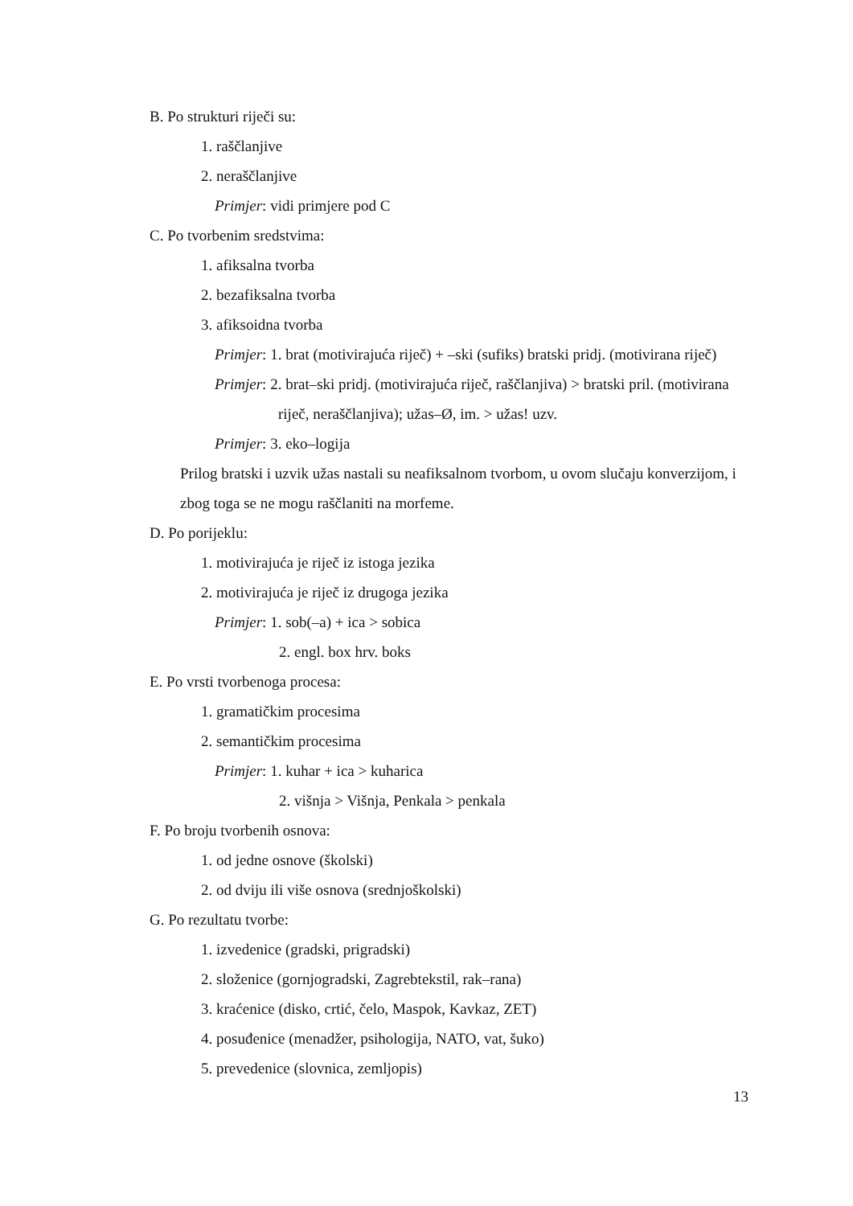B. Po strukturi riječi su:
1. raščlanjive
2. neraščlanjive
Primjer: vidi primjere pod C
C. Po tvorbenim sredstvima:
1. afiksalna tvorba
2. bezafiksalna tvorba
3. afiksoidna tvorba
Primjer: 1. brat (motivirajuća riječ) + –ski (sufiks) bratski pridj. (motivirana riječ)
Primjer: 2. brat–ski pridj. (motivirajuća riječ, raščlanjiva) > bratski pril. (motivirana riječ, neraščlanjiva); užas–Ø, im. > užas! uzv.
Primjer: 3. eko–logija
Prilog bratski i uzvik užas nastali su neafiksalnom tvorbom, u ovom slučaju konverzijom, i zbog toga se ne mogu raščlaniti na morfeme.
D. Po porijeklu:
1. motivirajuća je riječ iz istoga jezika
2. motivirajuća je riječ iz drugoga jezika
Primjer: 1. sob(–a) + ica > sobica
2. engl. box hrv. boks
E. Po vrsti tvorbenoga procesa:
1. gramatičkim procesima
2. semantičkim procesima
Primjer: 1. kuhar + ica > kuharica
2. višnja > Višnja, Penkala > penkala
F. Po broju tvorbenih osnova:
1. od jedne osnove (školski)
2. od dviju ili više osnova (srednjoškolski)
G. Po rezultatu tvorbe:
1. izvedenice (gradski, prigradski)
2. složenice (gornjogradski, Zagrebtekstil, rak–rana)
3. kraćenice (disko, crtić, čelo, Maspok, Kavkaz, ZET)
4. posuđenice (menadžer, psihologija, NATO, vat, šuko)
5. prevedenice (slovnica, zemljopis)
13